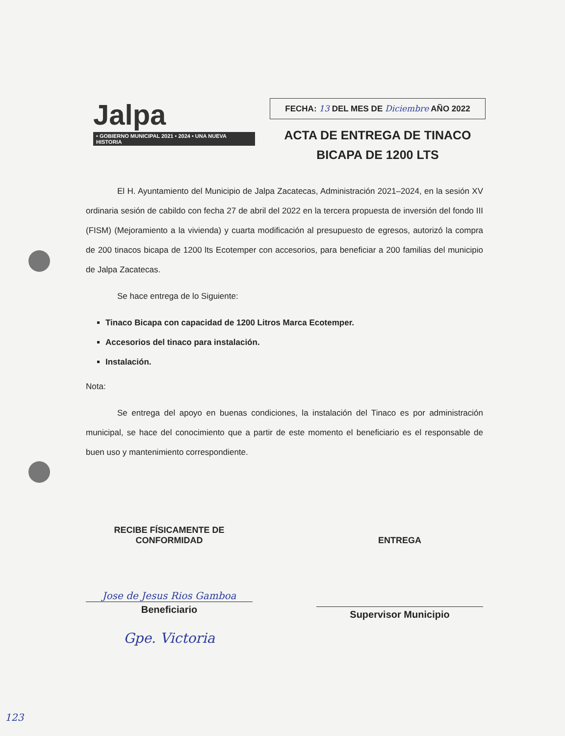Jalpa
• GOBIERNO MUNICIPAL 2021 • 2024 • UNA NUEVA HISTORIA
FECHA: 13 DEL MES DE Diciembre AÑO 2022
ACTA DE ENTREGA DE TINACO
BICAPA DE 1200 LTS
El H. Ayuntamiento del Municipio de Jalpa Zacatecas, Administración 2021–2024, en la sesión XV ordinaria sesión de cabildo con fecha 27 de abril del 2022 en la tercera propuesta de inversión del fondo III (FISM) (Mejoramiento a la vivienda) y cuarta modificación al presupuesto de egresos, autorizó la compra de 200 tinacos bicapa de 1200 lts Ecotemper con accesorios, para beneficiar a 200 familias del municipio de Jalpa Zacatecas.
Se hace entrega de lo Siguiente:
Tinaco Bicapa con capacidad de 1200 Litros Marca Ecotemper.
Accesorios del tinaco para instalación.
Instalación.
Nota:
Se entrega del apoyo en buenas condiciones, la instalación del Tinaco es por administración municipal, se hace del conocimiento que a partir de este momento el beneficiario es el responsable de buen uso y mantenimiento correspondiente.
RECIBE FÍSICAMENTE DE
CONFORMIDAD
Jose de Jesus Rios Gamboa
Beneficiario
Gpe. Victoria
ENTREGA
Supervisor Municipio
123